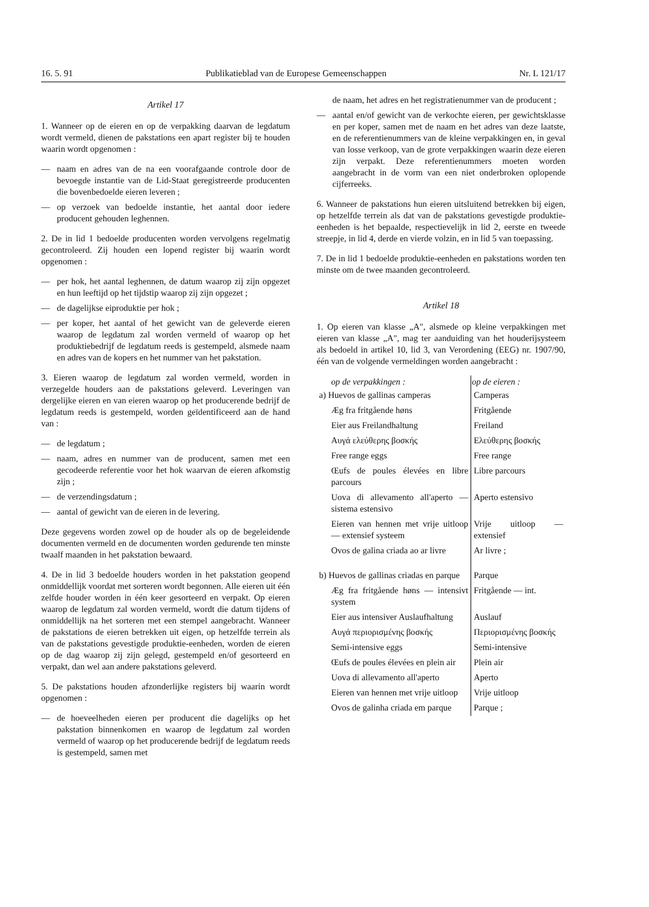16. 5. 91 Publikatieblad van de Europese Gemeenschappen Nr. L 121/17
Artikel 17
1. Wanneer op de eieren en op de verpakking daarvan de legdatum wordt vermeld, dienen de pakstations een apart register bij te houden waarin wordt opgenomen :
— naam en adres van de na een voorafgaande controle door de bevoegde instantie van de Lid-Staat geregistreerde producenten die bovenbedoelde eieren leveren ;
— op verzoek van bedoelde instantie, het aantal door iedere producent gehouden leghennen.
2. De in lid 1 bedoelde producenten worden vervolgens regelmatig gecontroleerd. Zij houden een lopend register bij waarin wordt opgenomen :
— per hok, het aantal leghennen, de datum waarop zij zijn opgezet en hun leeftijd op het tijdstip waarop zij zijn opgezet ;
— de dagelijkse eiproduktie per hok ;
— per koper, het aantal of het gewicht van de geleverde eieren waarop de legdatum zal worden vermeld of waarop op het produktiebedrijf de legdatum reeds is gestempeld, alsmede naam en adres van de kopers en het nummer van het pakstation.
3. Eieren waarop de legdatum zal worden vermeld, worden in verzegelde houders aan de pakstations geleverd. Leveringen van dergelijke eieren en van eieren waarop op het producerende bedrijf de legdatum reeds is gestempeld, worden geïdentificeerd aan de hand van :
— de legdatum ;
— naam, adres en nummer van de producent, samen met een gecodeerde referentie voor het hok waarvan de eieren afkomstig zijn ;
— de verzendingsdatum ;
— aantal of gewicht van de eieren in de levering.
Deze gegevens worden zowel op de houder als op de begeleidende documenten vermeld en de documenten worden gedurende ten minste twaalf maanden in het pakstation bewaard.
4. De in lid 3 bedoelde houders worden in het pakstation geopend onmiddellijk voordat met sorteren wordt begonnen. Alle eieren uit één zelfde houder worden in één keer gesorteerd en verpakt. Op eieren waarop de legdatum zal worden vermeld, wordt die datum tijdens of onmiddellijk na het sorteren met een stempel aangebracht. Wanneer de pakstations de eieren betrekken uit eigen, op hetzelfde terrein als van de pakstations gevestigde produktie-eenheden, worden de eieren op de dag waarop zij zijn gelegd, gestempeld en/of gesorteerd en verpakt, dan wel aan andere pakstations geleverd.
5. De pakstations houden afzonderlijke registers bij waarin wordt opgenomen :
— de hoeveelheden eieren per producent die dagelijks op het pakstation binnenkomen en waarop de legdatum zal worden vermeld of waarop op het producerende bedrijf de legdatum reeds is gestempeld, samen met
de naam, het adres en het registratienummer van de producent ;
— aantal en/of gewicht van de verkochte eieren, per gewichtsklasse en per koper, samen met de naam en het adres van deze laatste, en de referentienummers van de kleine verpakkingen en, in geval van losse verkoop, van de grote verpakkingen waarin deze eieren zijn verpakt. Deze referentienummers moeten worden aangebracht in de vorm van een niet onderbroken oplopende cijferreeks.
6. Wanneer de pakstations hun eieren uitsluitend betrekken bij eigen, op hetzelfde terrein als dat van de pakstations gevestigde produktie-eenheden is het bepaalde, respectievelijk in lid 2, eerste en tweede streepje, in lid 4, derde en vierde volzin, en in lid 5 van toepassing.
7. De in lid 1 bedoelde produktie-eenheden en pakstations worden ten minste om de twee maanden gecontroleerd.
Artikel 18
1. Op eieren van klasse „A", alsmede op kleine verpakkingen met eieren van klasse „A", mag ter aanduiding van het houderijsysteem als bedoeld in artikel 10, lid 3, van Verordening (EEG) nr. 1907/90, één van de volgende vermeldingen worden aangebracht :
| op de verpakkingen : | op de eieren : |
| --- | --- |
| a) Huevos de gallinas camperas | Camperas |
| Æg fra fritgående høns | Fritgående |
| Eier aus Freilandhaltung | Freiland |
| Αυγά ελεύθερης βοσκής | Ελεύθερης βοσκής |
| Free range eggs | Free range |
| Œufs de poules élevées en libre parcours | Libre parcours |
| Uova di allevamento all'aperto — sistema estensivo | Aperto estensivo |
| Eieren van hennen met vrije uitloop — extensief systeem | Vrije uitloop — extensief |
| Ovos de galina criada ao ar livre | Ar livre ; |
| b) Huevos de gallinas criadas en parque | Parque |
| Æg fra fritgående høns — intensivt system | Fritgående — int. |
| Eier aus intensiver Auslaufhaltung | Auslauf |
| Αυγά περιορισμένης βοσκής | Περιορισμένης βοσκής |
| Semi-intensive eggs | Semi-intensive |
| Œufs de poules élevées en plein air | Plein air |
| Uova di allevamento all'aperto | Aperto |
| Eieren van hennen met vrije uitloop | Vrije uitloop |
| Ovos de galinha criada em parque | Parque ; |